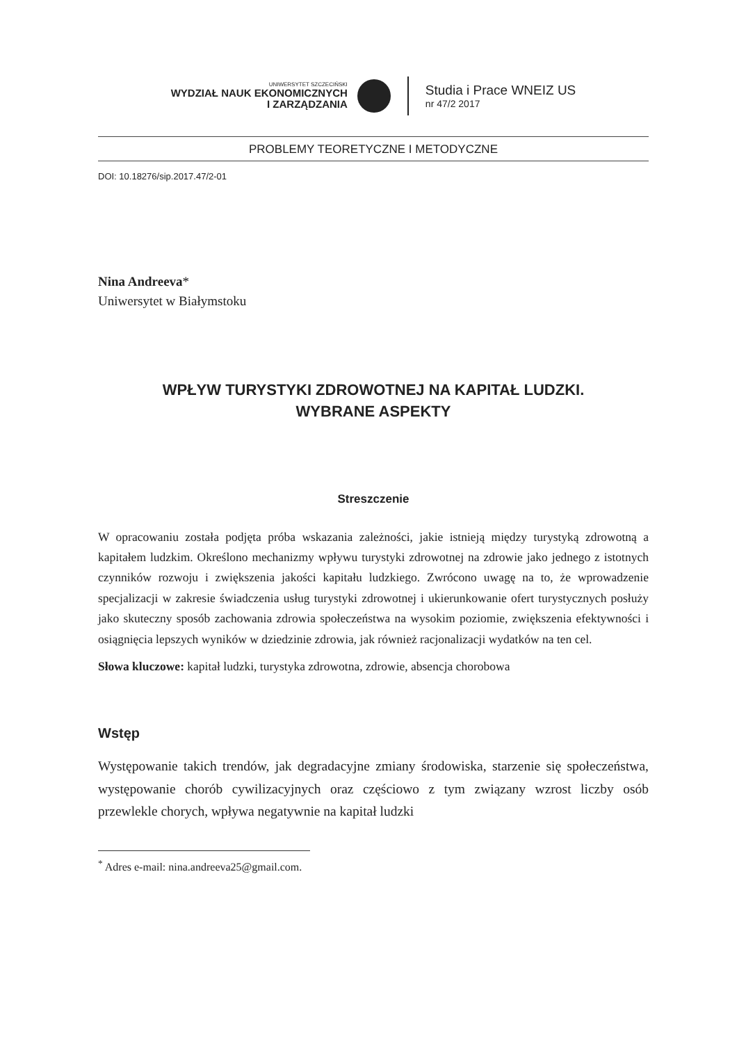UNIWERSYTET SZCZECIŃSKI
WYDZIAŁ NAUK EKONOMICZNYCH
I ZARZĄDZANIA
Studia i Prace WNEIZ US
nr 47/2 2017
PROBLEMY TEORETYCZNE I METODYCZNE
DOI: 10.18276/sip.2017.47/2-01
Nina Andreeva*
Uniwersytet w Białymstoku
WPŁYW TURYSTYKI ZDROWOTNEJ NA KAPITAŁ LUDZKI.
WYBRANE ASPEKTY
Streszczenie
W opracowaniu została podjęta próba wskazania zależności, jakie istnieją między turystyką zdrowotną a kapitałem ludzkim. Określono mechanizmy wpływu turystyki zdrowotnej na zdrowie jako jednego z istotnych czynników rozwoju i zwiększenia jakości kapitału ludzkiego. Zwrócono uwagę na to, że wprowadzenie specjalizacji w zakresie świadczenia usług turystyki zdrowotnej i ukierunkowanie ofert turystycznych posłuży jako skuteczny sposób zachowania zdrowia społeczeństwa na wysokim poziomie, zwiększenia efektywności i osiągnięcia lepszych wyników w dziedzinie zdrowia, jak również racjonalizacji wydatków na ten cel.
Słowa kluczowe: kapitał ludzki, turystyka zdrowotna, zdrowie, absencja chorobowa
Wstęp
Występowanie takich trendów, jak degradacyjne zmiany środowiska, starzenie się społeczeństwa, występowanie chorób cywilizacyjnych oraz częściowo z tym związany wzrost liczby osób przewlekle chorych, wpływa negatywnie na kapitał ludzki
<sup>*</sup> Adres e-mail: nina.andreeva25@gmail.com.